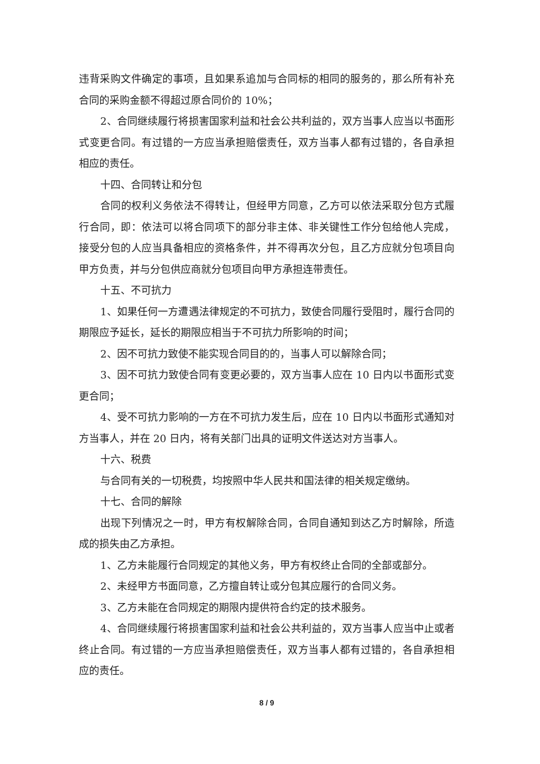违背采购文件确定的事项，且如果系追加与合同标的相同的服务的，那么所有补充合同的采购金额不得超过原合同价的 10%；
2、合同继续履行将损害国家利益和社会公共利益的，双方当事人应当以书面形式变更合同。有过错的一方应当承担赔偿责任，双方当事人都有过错的，各自承担相应的责任。
十四、合同转让和分包
合同的权利义务依法不得转让，但经甲方同意，乙方可以依法采取分包方式履行合同，即：依法可以将合同项下的部分非主体、非关键性工作分包给他人完成，接受分包的人应当具备相应的资格条件，并不得再次分包，且乙方应就分包项目向甲方负责，并与分包供应商就分包项目向甲方承担连带责任。
十五、不可抗力
1、如果任何一方遭遇法律规定的不可抗力，致使合同履行受阻时，履行合同的期限应予延长，延长的期限应相当于不可抗力所影响的时间；
2、因不可抗力致使不能实现合同目的的，当事人可以解除合同；
3、因不可抗力致使合同有变更必要的，双方当事人应在 10 日内以书面形式变更合同；
4、受不可抗力影响的一方在不可抗力发生后，应在 10 日内以书面形式通知对方当事人，并在 20 日内，将有关部门出具的证明文件送达对方当事人。
十六、税费
与合同有关的一切税费，均按照中华人民共和国法律的相关规定缴纳。
十七、合同的解除
出现下列情况之一时，甲方有权解除合同，合同自通知到达乙方时解除，所造成的损失由乙方承担。
1、乙方未能履行合同规定的其他义务，甲方有权终止合同的全部或部分。
2、未经甲方书面同意，乙方擅自转让或分包其应履行的合同义务。
3、乙方未能在合同规定的期限内提供符合约定的技术服务。
4、合同继续履行将损害国家利益和社会公共利益的，双方当事人应当中止或者终止合同。有过错的一方应当承担赔偿责任，双方当事人都有过错的，各自承担相应的责任。
8 / 9